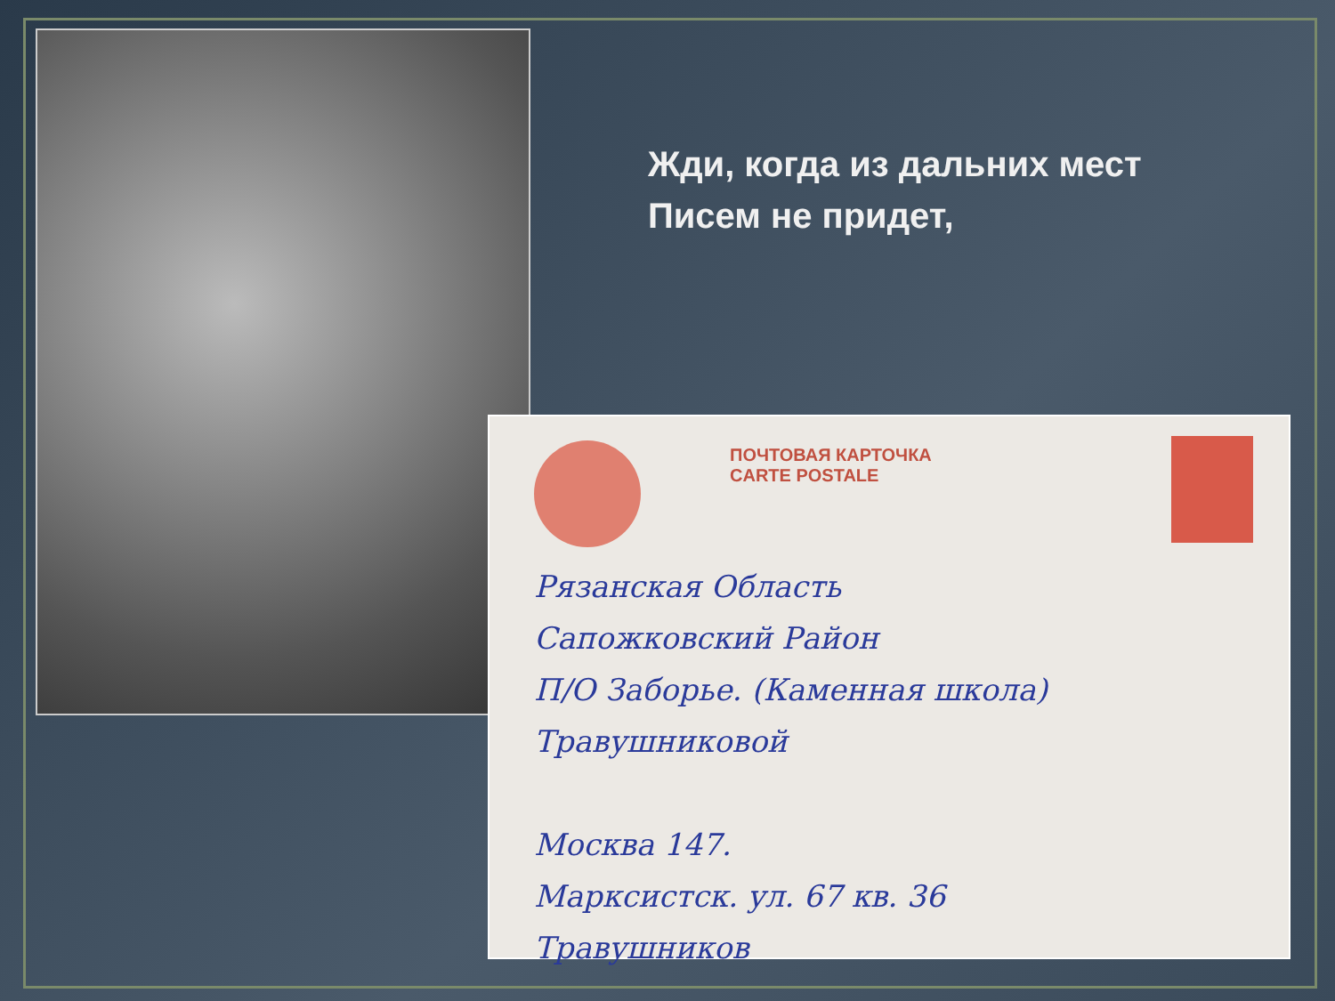Жди, когда из дальних мест
Писем не придет,
ПОЧТОВАЯ КАРТОЧКА
CARTE POSTALE
Рязанская Область
Сапожковский Район
П/О Заборье. (Каменная школа)
Травушниковой
Москва 147.
Марксистск. ул. 67 кв. 36
Травушников